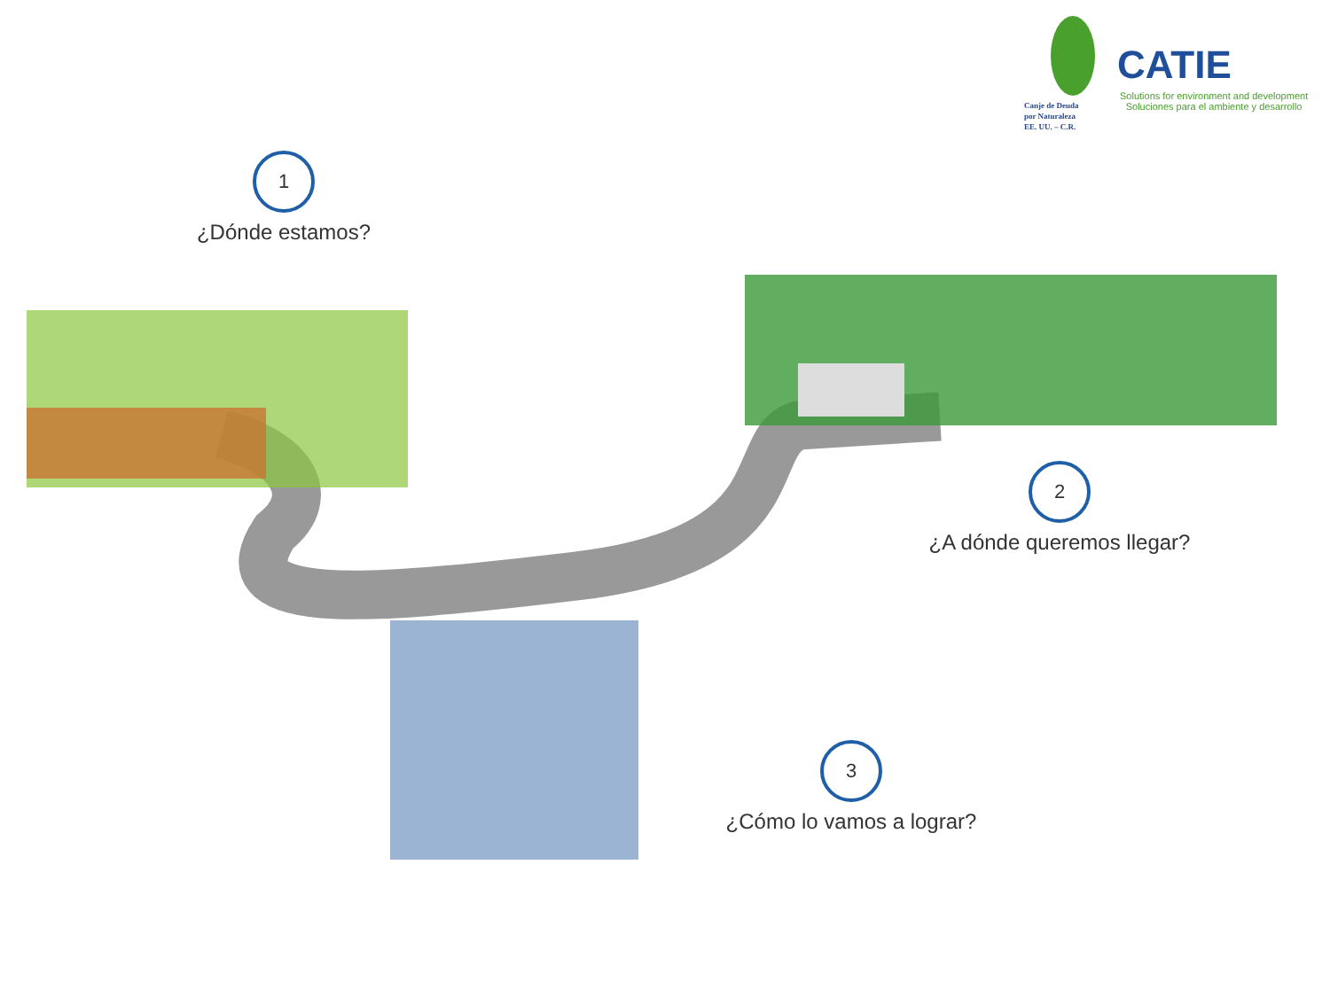Canje de Deuda
por Naturaleza
EE. UU. – C.R.
CATIE
Solutions for environment and development
Soluciones para el ambiente y desarrollo
1
¿Dónde estamos?
2
¿A dónde queremos llegar?
3
¿Cómo lo vamos a lograr?